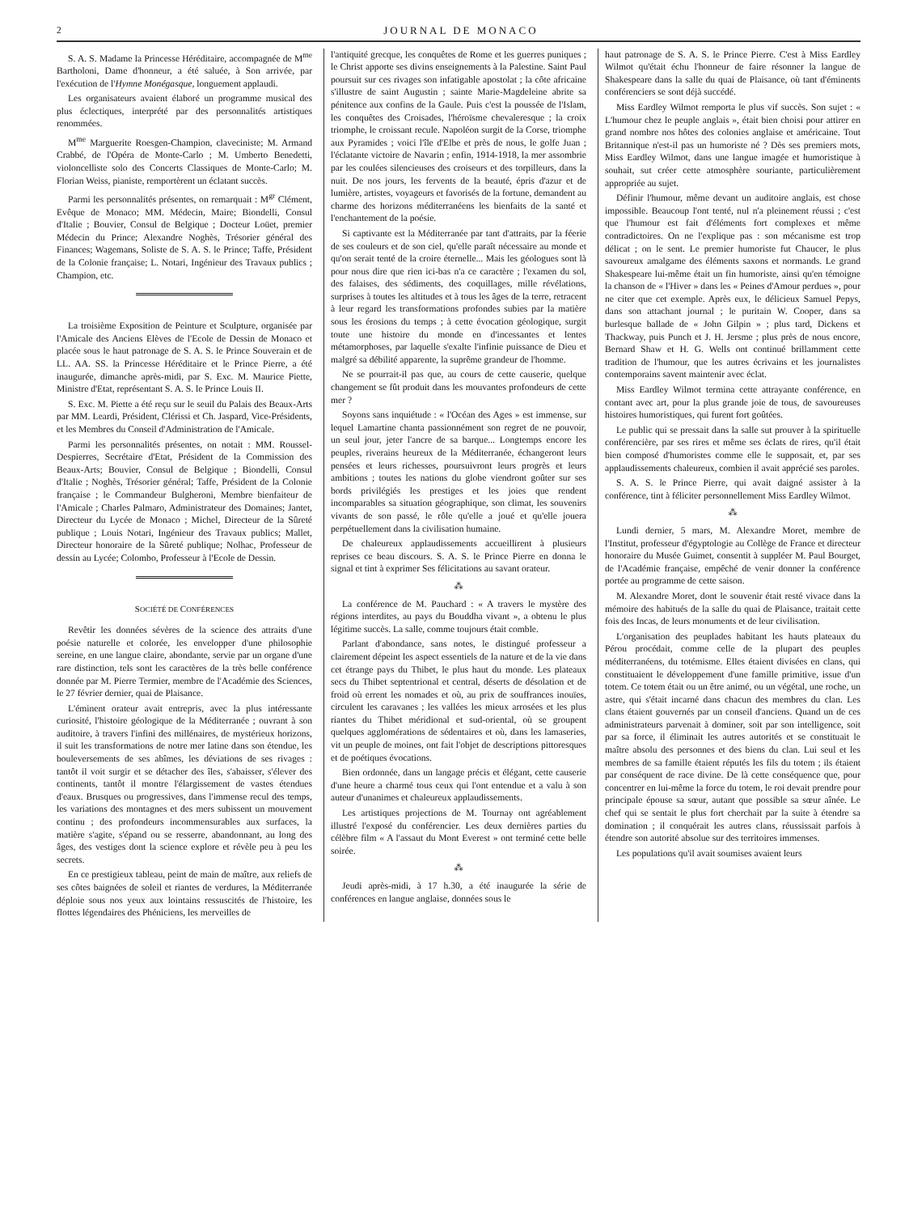2 JOURNAL DE MONACO
S. A. S. Madame la Princesse Héréditaire, accompagnée de M<sup>me</sup> Bartholoni, Dame d'honneur, a été saluée, à Son arrivée, par l'exécution de l'Hymne Monégasque, longuement applaudi.
Les organisateurs avaient élaboré un programme musical des plus éclectiques, interprété par des personnalités artistiques renommées.
M<sup>me</sup> Marguerite Roesgen-Champion, claveciniste; M. Armand Crabbé, de l'Opéra de Monte-Carlo ; M. Umberto Benedetti, violoncelliste solo des Concerts Classiques de Monte-Carlo; M. Florian Weiss, pianiste, remportèrent un éclatant succès.
Parmi les personnalités présentes, on remarquait : M<sup>gr</sup> Clément, Evêque de Monaco; MM. Médecin, Maire; Biondelli, Consul d'Italie ; Bouvier, Consul de Belgique ; Docteur Loüet, premier Médecin du Prince; Alexandre Noghès, Trésorier général des Finances; Wagemans, Soliste de S. A. S. le Prince; Taffe, Président de la Colonie française; L. Notari, Ingénieur des Travaux publics ; Champion, etc.
La troisième Exposition de Peinture et Sculpture, organisée par l'Amicale des Anciens Elèves de l'Ecole de Dessin de Monaco et placée sous le haut patronage de S. A. S. le Prince Souverain et de LL. AA. SS. la Princesse Héréditaire et le Prince Pierre, a été inaugurée, dimanche après-midi, par S. Exc. M. Maurice Piette, Ministre d'Etat, représentant S. A. S. le Prince Louis II.
S. Exc. M. Piette a été reçu sur le seuil du Palais des Beaux-Arts par MM. Leardi, Président, Clérissi et Ch. Jaspard, Vice-Présidents, et les Membres du Conseil d'Administration de l'Amicale.
Parmi les personnalités présentes, on notait : MM. Roussel-Despierres, Secrétaire d'Etat, Président de la Commission des Beaux-Arts; Bouvier, Consul de Belgique ; Biondelli, Consul d'Italie ; Noghès, Trésorier général; Taffe, Président de la Colonie française ; le Commandeur Bulgheroni, Membre bienfaiteur de l'Amicale ; Charles Palmaro, Administrateur des Domaines; Jantet, Directeur du Lycée de Monaco ; Michel, Directeur de la Sûreté publique ; Louis Notari, Ingénieur des Travaux publics; Mallet, Directeur honoraire de la Sûreté publique; Nolhac, Professeur de dessin au Lycée; Colombo, Professeur à l'Ecole de Dessin.
SOCIÉTÉ DE CONFÉRENCES
Revêtir les données sévères de la science des attraits d'une poésie naturelle et colorée, les envelopper d'une philosophie sereine, en une langue claire, abondante, servie par un organe d'une rare distinction, tels sont les caractères de la très belle conférence donnée par M. Pierre Termier, membre de l'Académie des Sciences, le 27 février dernier, quai de Plaisance.
L'éminent orateur avait entrepris, avec la plus intéressante curiosité, l'histoire géologique de la Méditerranée ; ouvrant à son auditoire, à travers l'infini des millénaires, de mystérieux horizons, il suit les transformations de notre mer latine dans son étendue, les bouleversements de ses abîmes, les déviations de ses rivages : tantôt il voit surgir et se détacher des îles, s'abaisser, s'élever des continents, tantôt il montre l'élargissement de vastes étendues d'eaux. Brusques ou progressives, dans l'immense recul des temps, les variations des montagnes et des mers subissent un mouvement continu ; des profondeurs incommensurables aux surfaces, la matière s'agite, s'épand ou se resserre, abandonnant, au long des âges, des vestiges dont la science explore et révèle peu à peu les secrets.
En ce prestigieux tableau, peint de main de maître, aux reliefs de ses côtes baignées de soleil et riantes de verdures, la Méditerranée déploie sous nos yeux aux lointains ressuscités de l'histoire, les flottes légendaires des Phéniciens, les merveilles de
l'antiquité grecque, les conquêtes de Rome et les guerres puniques ; le Christ apporte ses divins enseignements à la Palestine. Saint Paul poursuit sur ces rivages son infatigable apostolat ; la côte africaine s'illustre de saint Augustin ; sainte Marie-Magdeleine abrite sa pénitence aux confins de la Gaule. Puis c'est la poussée de l'Islam, les conquêtes des Croisades, l'héroïsme chevaleresque ; la croix triomphe, le croissant recule. Napoléon surgit de la Corse, triomphe aux Pyramides ; voici l'île d'Elbe et près de nous, le golfe Juan ; l'éclatante victoire de Navarin ; enfin, 1914-1918, la mer assombrie par les coulées silencieuses des croiseurs et des torpilleurs, dans la nuit. De nos jours, les fervents de la beauté, épris d'azur et de lumière, artistes, voyageurs et favorisés de la fortune, demandent au charme des horizons méditerranéens les bienfaits de la santé et l'enchantement de la poésie.
Si captivante est la Méditerranée par tant d'attraits, par la féerie de ses couleurs et de son ciel, qu'elle paraît nécessaire au monde et qu'on serait tenté de la croire éternelle... Mais les géologues sont là pour nous dire que rien ici-bas n'a ce caractère ; l'examen du sol, des falaises, des sédiments, des coquillages, mille révélations, surprises à toutes les altitudes et à tous les âges de la terre, retracent à leur regard les transformations profondes subies par la matière sous les érosions du temps ; à cette évocation géologique, surgit toute une histoire du monde en d'incessantes et lentes métamorphoses, par laquelle s'exalte l'infinie puissance de Dieu et malgré sa débilité apparente, la suprême grandeur de l'homme.
Ne se pourrait-il pas que, au cours de cette causerie, quelque changement se fût produit dans les mouvantes profondeurs de cette mer ?
Soyons sans inquiétude : « l'Océan des Ages » est immense, sur lequel Lamartine chanta passionnément son regret de ne pouvoir, un seul jour, jeter l'ancre de sa barque... Longtemps encore les peuples, riverains heureux de la Méditerranée, échangeront leurs pensées et leurs richesses, poursuivront leurs progrès et leurs ambitions ; toutes les nations du globe viendront goûter sur ses bords privilégiés les prestiges et les joies que rendent incomparables sa situation géographique, son climat, les souvenirs vivants de son passé, le rôle qu'elle a joué et qu'elle jouera perpétuellement dans la civilisation humaine.
De chaleureux applaudissements accueillirent à plusieurs reprises ce beau discours. S. A. S. le Prince Pierre en donna le signal et tint à exprimer Ses félicitations au savant orateur.
⁂
La conférence de M. Pauchard : « A travers le mystère des régions interdites, au pays du Bouddha vivant », a obtenu le plus légitime succès. La salle, comme toujours était comble.
Parlant d'abondance, sans notes, le distingué professeur a clairement dépeint les aspect essentiels de la nature et de la vie dans cet étrange pays du Thibet, le plus haut du monde. Les plateaux secs du Thibet septentrional et central, déserts de désolation et de froid où errent les nomades et où, au prix de souffrances inouïes, circulent les caravanes ; les vallées les mieux arrosées et les plus riantes du Thibet méridional et sud-oriental, où se groupent quelques agglomérations de sédentaires et où, dans les lamaseries, vit un peuple de moines, ont fait l'objet de descriptions pittoresques et de poétiques évocations.
Bien ordonnée, dans un langage précis et élégant, cette causerie d'une heure a charmé tous ceux qui l'ont entendue et a valu à son auteur d'unanimes et chaleureux applaudissements.
Les artistiques projections de M. Tournay ont agréablement illustré l'exposé du conférencier. Les deux dernières parties du célèbre film « A l'assaut du Mont Everest » ont terminé cette belle soirée.
⁂
Jeudi après-midi, à 17 h.30, a été inaugurée la série de conférences en langue anglaise, données sous le
haut patronage de S. A. S. le Prince Pierre. C'est à Miss Eardley Wilmot qu'était échu l'honneur de faire résonner la langue de Shakespeare dans la salle du quai de Plaisance, où tant d'éminents conférenciers se sont déjà succédé.
Miss Eardley Wilmot remporta le plus vif succès. Son sujet : « L'humour chez le peuple anglais », était bien choisi pour attirer en grand nombre nos hôtes des colonies anglaise et américaine. Tout Britannique n'est-il pas un humoriste né ? Dès ses premiers mots, Miss Eardley Wilmot, dans une langue imagée et humoristique à souhait, sut créer cette atmosphère souriante, particulièrement appropriée au sujet.
Définir l'humour, même devant un auditoire anglais, est chose impossible. Beaucoup l'ont tenté, nul n'a pleinement réussi ; c'est que l'humour est fait d'éléments fort complexes et même contradictoires. On ne l'explique pas : son mécanisme est trop délicat ; on le sent. Le premier humoriste fut Chaucer, le plus savoureux amalgame des éléments saxons et normands. Le grand Shakespeare lui-même était un fin humoriste, ainsi qu'en témoigne la chanson de « l'Hiver » dans les « Peines d'Amour perdues », pour ne citer que cet exemple. Après eux, le délicieux Samuel Pepys, dans son attachant journal ; le puritain W. Cooper, dans sa burlesque ballade de « John Gilpin » ; plus tard, Dickens et Thackway, puis Punch et J. H. Jersme ; plus près de nous encore, Bernard Shaw et H. G. Wells ont continué brillamment cette tradition de l'humour, que les autres écrivains et les journalistes contemporains savent maintenir avec éclat.
Miss Eardley Wilmot termina cette attrayante conférence, en contant avec art, pour la plus grande joie de tous, de savoureuses histoires humoristiques, qui furent fort goûtées.
Le public qui se pressait dans la salle sut prouver à la spirituelle conférencière, par ses rires et même ses éclats de rires, qu'il était bien composé d'humoristes comme elle le supposait, et, par ses applaudissements chaleureux, combien il avait apprécié ses paroles.
S. A. S. le Prince Pierre, qui avait daigné assister à la conférence, tint à féliciter personnellement Miss Eardley Wilmot.
⁂
Lundi dernier, 5 mars, M. Alexandre Moret, membre de l'Institut, professeur d'égyptologie au Collège de France et directeur honoraire du Musée Guimet, consentit à suppléer M. Paul Bourget, de l'Académie française, empêché de venir donner la conférence portée au programme de cette saison.
M. Alexandre Moret, dont le souvenir était resté vivace dans la mémoire des habitués de la salle du quai de Plaisance, traitait cette fois des Incas, de leurs monuments et de leur civilisation.
L'organisation des peuplades habitant les hauts plateaux du Pérou procédait, comme celle de la plupart des peuples méditerranéens, du totémisme. Elles étaient divisées en clans, qui constituaient le développement d'une famille primitive, issue d'un totem. Ce totem était ou un être animé, ou un végétal, une roche, un astre, qui s'était incarné dans chacun des membres du clan. Les clans étaient gouvernés par un conseil d'anciens. Quand un de ces administrateurs parvenait à dominer, soit par son intelligence, soit par sa force, il éliminait les autres autorités et se constituait le maître absolu des personnes et des biens du clan. Lui seul et les membres de sa famille étaient réputés les fils du totem ; ils étaient par conséquent de race divine. De là cette conséquence que, pour concentrer en lui-même la force du totem, le roi devait prendre pour principale épouse sa sœur, autant que possible sa sœur aînée. Le chef qui se sentait le plus fort cherchait par la suite à étendre sa domination ; il conquérait les autres clans, réussissait parfois à étendre son autorité absolue sur des territoires immenses.
Les populations qu'il avait soumises avaient leurs